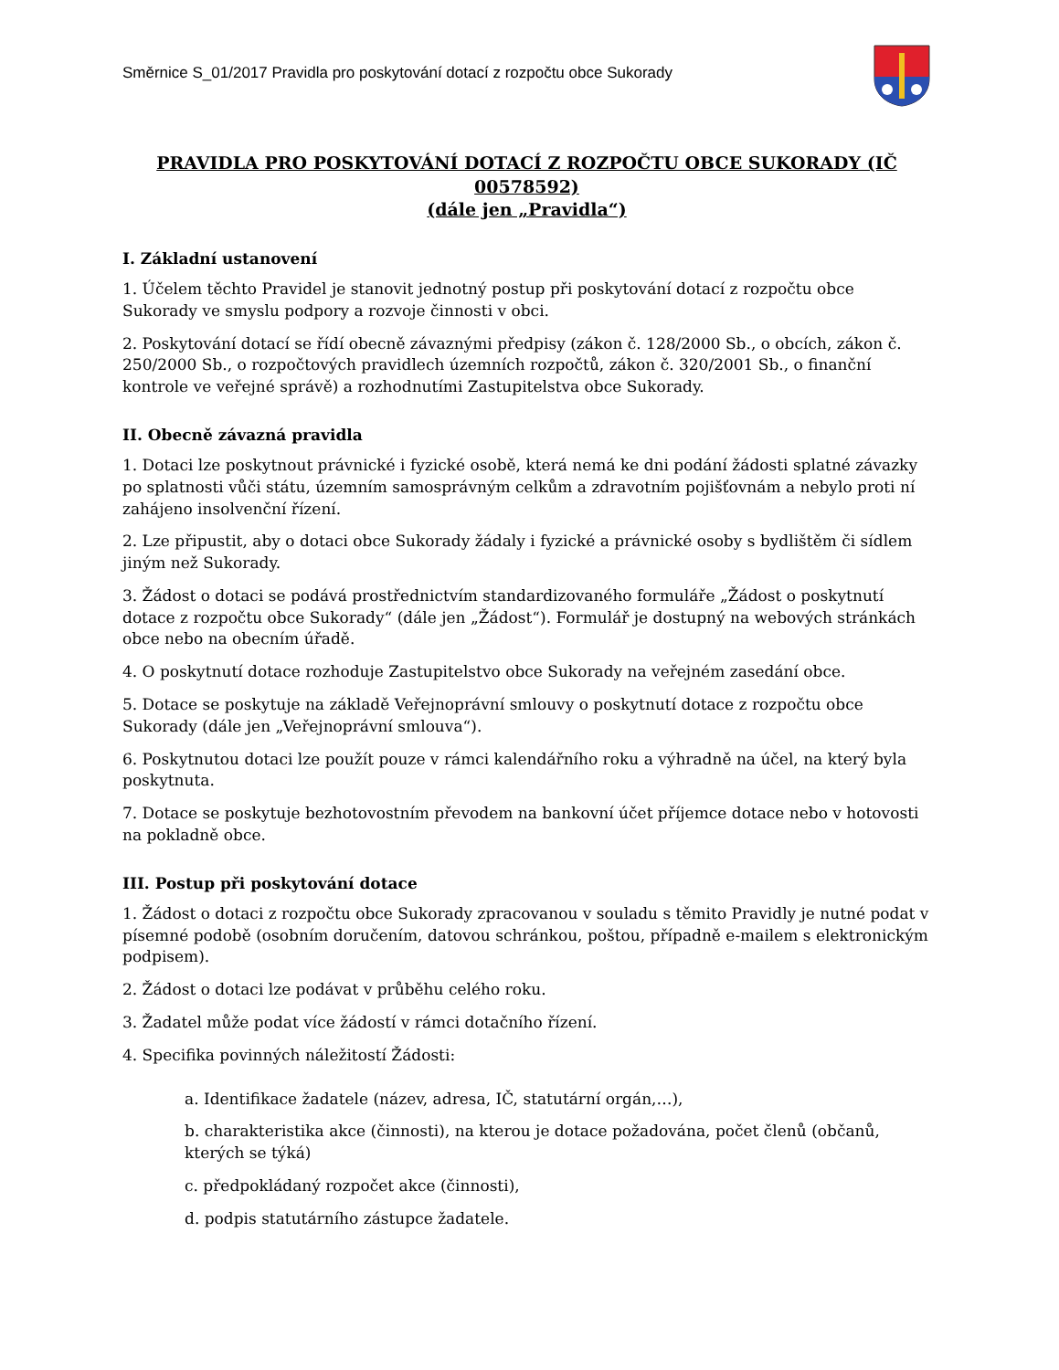Směrnice S_01/2017 Pravidla pro poskytování dotací z rozpočtu obce Sukorady
PRAVIDLA PRO POSKYTOVÁNÍ DOTACÍ Z ROZPOČTU OBCE SUKORADY (IČ 00578592)
(dále jen „Pravidla“)
I. Základní ustanovení
1. Účelem těchto Pravidel je stanovit jednotný postup při poskytování dotací z rozpočtu obce Sukorady ve smyslu podpory a rozvoje činnosti v obci.
2. Poskytování dotací se řídí obecně závaznými předpisy (zákon č. 128/2000 Sb., o obcích, zákon č. 250/2000 Sb., o rozpočtových pravidlech územních rozpočtů, zákon č. 320/2001 Sb., o finanční kontrole ve veřejné správě) a rozhodnutími Zastupitelstva obce Sukorady.
II. Obecně závazná pravidla
1. Dotaci lze poskytnout právnické i fyzické osobě, která nemá ke dni podání žádosti splatné závazky po splatnosti vůči státu, územním samosprávným celkům a zdravotním pojišťovnám a nebylo proti ní zahájeno insolvenční řízení.
2. Lze připustit, aby o dotaci obce Sukorady žádaly i fyzické a právnické osoby s bydlištěm či sídlem jiným než Sukorady.
3. Žádost o dotaci se podává prostřednictvím standardizovaného formuláře „Žádost o poskytnutí dotace z rozpočtu obce Sukorady“ (dále jen „Žádost“). Formulář je dostupný na webových stránkách obce nebo na obecním úřadě.
4. O poskytnutí dotace rozhoduje Zastupitelstvo obce Sukorady na veřejném zasedání obce.
5. Dotace se poskytuje na základě Veřejnoprávní smlouvy o poskytnutí dotace z rozpočtu obce Sukorady (dále jen „Veřejnoprávní smlouva“).
6. Poskytnutou dotaci lze použít pouze v rámci kalendářního roku a výhradně na účel, na který byla poskytnuta.
7. Dotace se poskytuje bezhotovostním převodem na bankovní účet příjemce dotace nebo v hotovosti na pokladně obce.
III. Postup při poskytování dotace
1. Žádost o dotaci z rozpočtu obce Sukorady zpracovanou v souladu s těmito Pravidly je nutné podat v písemné podobě (osobním doručením, datovou schránkou, poštou, případně e-mailem s elektronickým podpisem).
2. Žádost o dotaci lze podávat v průběhu celého roku.
3. Žadatel může podat více žádostí v rámci dotačního řízení.
4. Specifika povinných náležitostí Žádosti:
a. Identifikace žadatele (název, adresa, IČ, statutární orgán,…),
b. charakteristika akce (činnosti), na kterou je dotace požadována, počet členů (občanů, kterých se týká)
c. předpokládaný rozpočet akce (činnosti),
d. podpis statutárního zástupce žadatele.